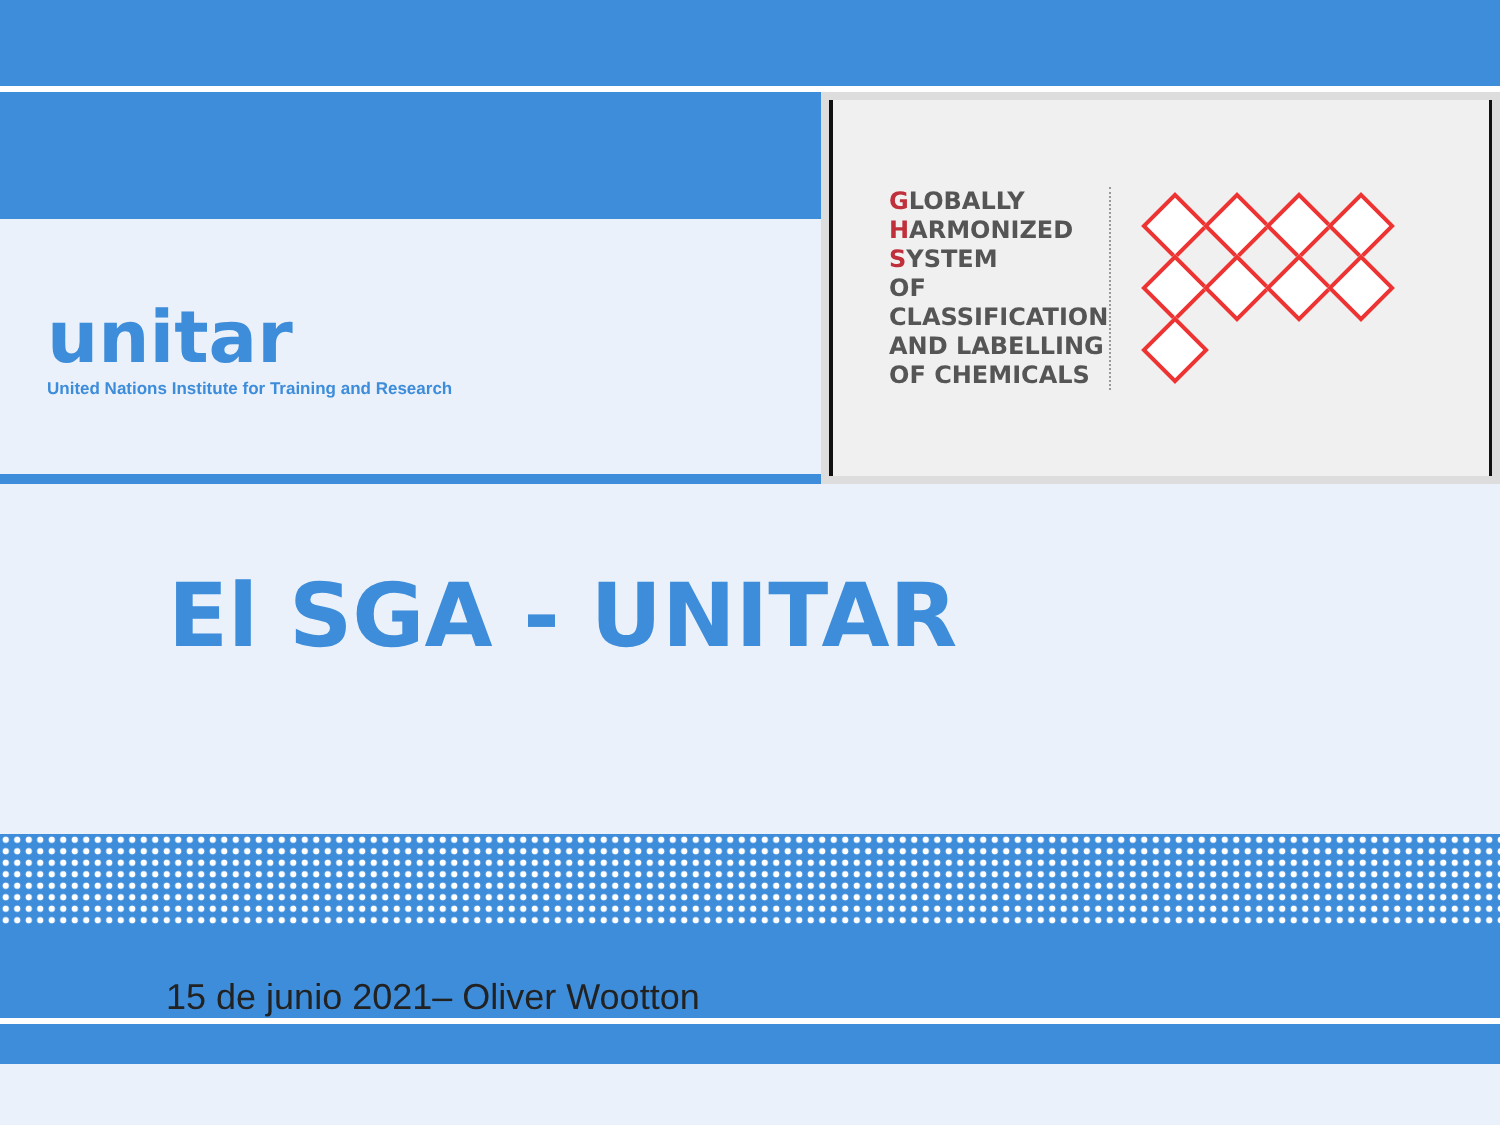unitar
United Nations Institute for Training and Research
GLOBALLY
HARMONIZED
SYSTEM
OF CLASSIFICATION
AND LABELLING
OF CHEMICALS
El SGA - UNITAR
15 de junio 2021– Oliver Wootton